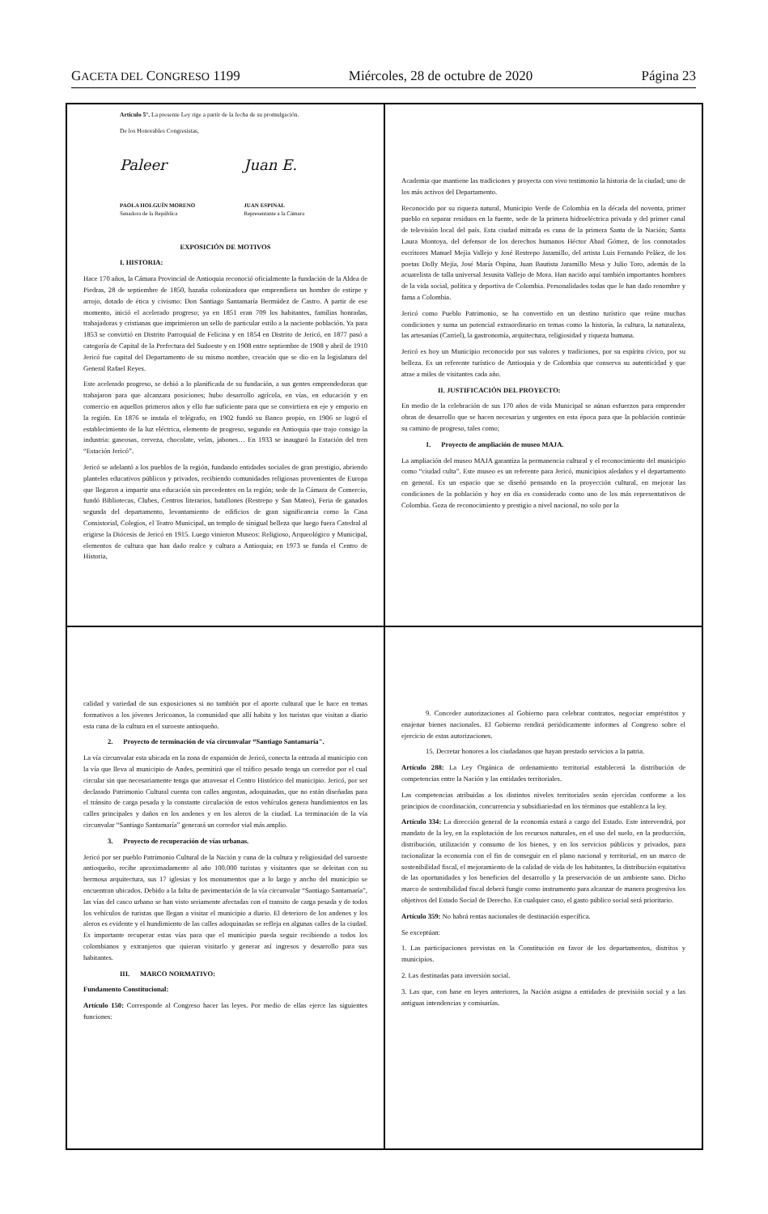GACETA DEL CONGRESO 1199 Miércoles, 28 de octubre de 2020 Página 23
Artículo 5°. La presente Ley rige a partir de la fecha de su promulgación.
De los Honorables Congresistas,
Paleer
PAOLA HOLGUÍN MORENO
Senadora de la República
Juan E.
JUAN ESPINAL
Representante a la Cámara
EXPOSICIÓN DE MOTIVOS
I. HISTORIA:
Hace 170 años, la Cámara Provincial de Antioquia reconoció oficialmente la fundación de la Aldea de Piedras, 28 de septiembre de 1850, hazaña colonizadora que emprendiera un hombre de estirpe y arrojo, dotado de ética y civismo: Don Santiago Santamaría Bermúdez de Castro. A partir de ese momento, inició el acelerado progreso; ya en 1851 eran 709 los habitantes, familias honradas, trabajadoras y cristianas que imprimieron un sello de particular estilo a la naciente población. Ya para 1853 se convirtió en Distrito Parroquial de Felicina y en 1854 en Distrito de Jericó, en 1877 pasó a categoría de Capital de la Prefectura del Sudoeste y en 1908 entre septiembre de 1908 y abril de 1910 Jericó fue capital del Departamento de su mismo nombre, creación que se dio en la legislatura del General Rafael Reyes.
Este acelerado progreso, se debió a lo planificada de su fundación, a sus gentes emprendedoras que trabajaron para que alcanzara posiciones; hubo desarrollo agrícola, en vías, en educación y en comercio en aquellos primeros años y ello fue suficiente para que se convirtiera en eje y emporio en la región. En 1876 se instala el telégrafo, en 1902 fundó su Banco propio, en 1906 se logró el establecimiento de la luz eléctrica, elemento de progreso, segundo en Antioquia que trajo consigo la industria: gaseosas, cerveza, chocolate, velas, jabones… En 1933 se inauguró la Estación del tren “Estación Jericó”.
Jericó se adelantó a los pueblos de la región, fundando entidades sociales de gran prestigio, abriendo planteles educativos públicos y privados, recibiendo comunidades religiosas provenientes de Europa que llegaron a impartir una educación sin precedentes en la región; sede de la Cámara de Comercio, fundó Bibliotecas, Clubes, Centros literarios, batallones (Restrepo y San Mateo), Feria de ganados segunda del departamento, levantamiento de edificios de gran significancia como la Casa Consistorial, Colegios, el Teatro Municipal, un templo de sinigual belleza que luego fuera Catedral al erigirse la Diócesis de Jericó en 1915. Luego vinieron Museos: Religioso, Arqueológico y Municipal, elementos de cultura que han dado realce y cultura a Antioquia; en 1973 se funda el Centro de Historia,
Academia que mantiene las tradiciones y proyecta con vivo testimonio la historia de la ciudad; uno de los más activos del Departamento.
Reconocido por su riqueza natural, Municipio Verde de Colombia en la década del noventa, primer pueblo en separar residuos en la fuente, sede de la primera hidroeléctrica privada y del primer canal de televisión local del país. Esta ciudad mitrada es cuna de la primera Santa de la Nación; Santa Laura Montoya, del defensor de los derechos humanos Héctor Abad Gómez, de los connotados escritores Manuel Mejía Vallejo y José Restrepo Jaramillo, del artista Luis Fernando Peláez, de los poetas Dolly Mejía, José María Ospina, Juan Bautista Jaramillo Mesa y Julio Toro, además de la acuarelista de talla universal Jesusita Vallejo de Mora. Han nacido aquí también importantes hombres de la vida social, política y deportiva de Colombia. Personalidades todas que le han dado renombre y fama a Colombia.
Jericó como Pueblo Patrimonio, se ha convertido en un destino turístico que reúne muchas condiciones y suma un potencial extraordinario en temas como la historia, la cultura, la naturaleza, las artesanías (Carriel), la gastronomía, arquitectura, religiosidad y riqueza humana.
Jericó es hoy un Municipio reconocido por sus valores y tradiciones, por su espíritu cívico, por su belleza. Es un referente turístico de Antioquia y de Colombia que conserva su autenticidad y que atrae a miles de visitantes cada año.
II. JUSTIFICACIÓN DEL PROYECTO:
En medio de la celebración de sus 170 años de vida Municipal se aúnan esfuerzos para emprender obras de desarrollo que se hacen necesarias y urgentes en esta época para que la población continúe su camino de progreso, tales como;
1. Proyecto de ampliación de museo MAJA.
La ampliación del museo MAJA garantiza la permanencia cultural y el reconocimiento del municipio como “ciudad culta”. Este museo es un referente para Jericó, municipios aledaños y el departamento en general. Es un espacio que se diseñó pensando en la proyección cultural, en mejorar las condiciones de la población y hoy en día es considerado como uno de los más representativos de Colombia. Goza de reconocimiento y prestigio a nivel nacional, no solo por la
calidad y variedad de sus exposiciones si no también por el aporte cultural que le hace en temas formativos a los jóvenes Jericoanos, la comunidad que allí habita y los turistas que visitan a diario esta cuna de la cultura en el suroeste antioqueño.
2. Proyecto de terminación de vía circunvalar “Santiago Santamaría".
La vía circunvalar esta ubicada en la zona de expansión de Jericó, conecta la entrada al municipio con la vía que lleva al municipio de Andes, permitirá que el tráfico pesado tenga un corredor por el cual circular sin que necesariamente tenga que atravesar el Centro Histórico del municipio. Jericó, por ser declarado Patrimonio Cultural cuenta con calles angostas, adoquinadas, que no están diseñadas para el tránsito de carga pesada y la constante circulación de estos vehículos genera hundimientos en las calles principales y daños en los andenes y en los aleros de la ciudad. La terminación de la vía circunvalar “Santiago Santamaría” generará un corredor vial más amplio.
3. Proyecto de recuperación de vías urbanas.
Jericó por ser pueblo Patrimonio Cultural de la Nación y cuna de la cultura y religiosidad del suroeste antioqueño, recibe aproximadamente al año 100.000 turistas y visitantes que se deleitan con su hermosa arquitectura, sus 17 iglesias y los monumentos que a lo largo y ancho del municipio se encuentran ubicados. Debido a la falta de pavimentación de la vía circunvalar “Santiago Santamaría”, las vías del casco urbano se han visto seriamente afectadas con el transito de carga pesada y de todos los vehículos de turistas que llegan a visitar el municipio a diario. El deterioro de los andenes y los aleros es evidente y el hundimiento de las calles adoquinadas se refleja en algunas calles de la ciudad. Es importante recuperar estas vías para que el municipio pueda seguir recibiendo a todos los colombianos y extranjeros que quieran visitarlo y generar así ingresos y desarrollo para sus habitantes.
III. MARCO NORMATIVO:
Fundamento Constitucional:
Artículo 150: Corresponde al Congreso hacer las leyes. Por medio de ellas ejerce las siguientes funciones:
9. Conceder autorizaciones al Gobierno para celebrar contratos, negociar empréstitos y enajenar bienes nacionales. El Gobierno rendirá periódicamente informes al Congreso sobre el ejercicio de estas autorizaciones.
15. Decretar honores a los ciudadanos que hayan prestado servicios a la patria.
Artículo 288: La Ley Orgánica de ordenamiento territorial establecerá la distribución de competencias entre la Nación y las entidades territoriales.
Las competencias atribuidas a los distintos niveles territoriales serán ejercidas conforme a los principios de coordinación, concurrencia y subsidiariedad en los términos que establezca la ley.
Artículo 334: La dirección general de la economía estará a cargo del Estado. Este intervendrá, por mandato de la ley, en la explotación de los recursos naturales, en el uso del suelo, en la producción, distribución, utilización y consumo de los bienes, y en los servicios públicos y privados, para racionalizar la economía con el fin de conseguir en el plano nacional y territorial, en un marco de sostenibilidad fiscal, el mejoramiento de la calidad de vida de los habitantes, la distribución equitativa de las oportunidades y los beneficios del desarrollo y la preservación de un ambiente sano. Dicho marco de sostenibilidad fiscal deberá fungir como instrumento para alcanzar de manera progresiva los objetivos del Estado Social de Derecho. En cualquier caso, el gasto público social será prioritario.
Artículo 359: No habrá rentas nacionales de destinación específica.
Se exceptúan:
1. Las participaciones previstas en la Constitución en favor de los departamentos, distritos y municipios.
2. Las destinadas para inversión social.
3. Las que, con base en leyes anteriores, la Nación asigna a entidades de previsión social y a las antiguas intendencias y comisarías.